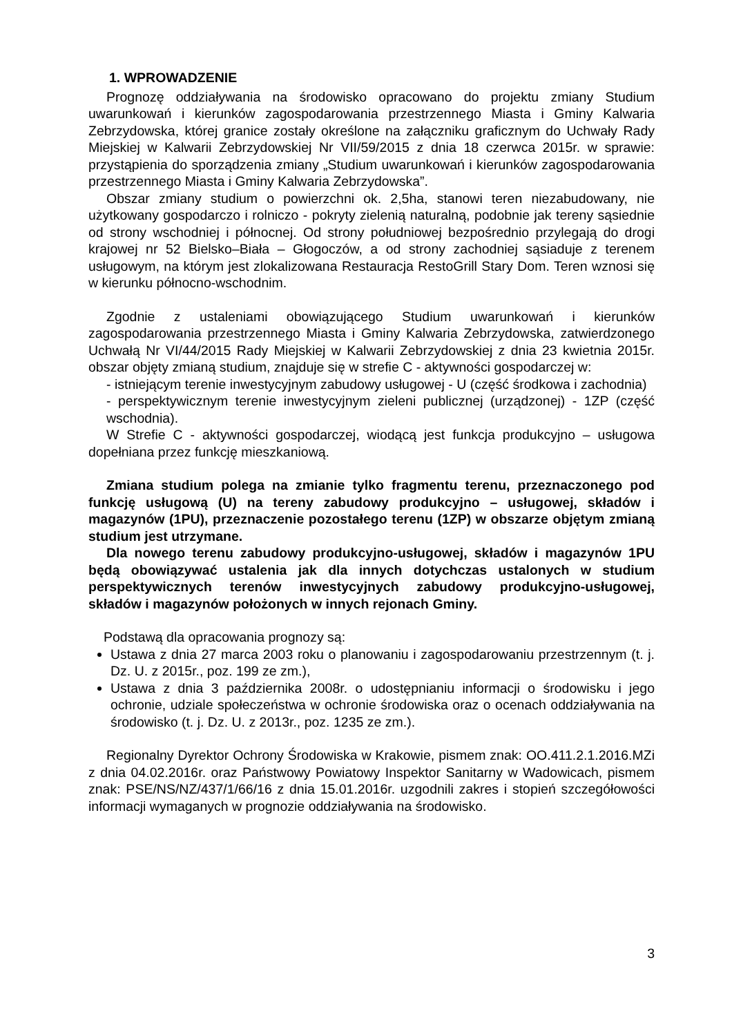1. WPROWADZENIE
Prognozę oddziaływania na środowisko opracowano do projektu zmiany Studium uwarunkowań i kierunków zagospodarowania przestrzennego Miasta i Gminy Kalwaria Zebrzydowska, której granice zostały określone na załączniku graficznym do Uchwały Rady Miejskiej w Kalwarii Zebrzydowskiej Nr VII/59/2015 z dnia 18 czerwca 2015r. w sprawie: przystąpienia do sporządzenia zmiany „Studium uwarunkowań i kierunków zagospodarowania przestrzennego Miasta i Gminy Kalwaria Zebrzydowska”.
Obszar zmiany studium o powierzchni ok. 2,5ha, stanowi teren niezabudowany, nie użytkowany gospodarczo i rolniczo - pokryty zielenią naturalną, podobnie jak tereny sąsiednie od strony wschodniej i północnej. Od strony południowej bezpośrednio przylegają do drogi krajowej nr 52 Bielsko–Biała – Głogoczów, a od strony zachodniej sąsiaduje z terenem usługowym, na którym jest zlokalizowana Restauracja RestoGrill Stary Dom. Teren wznosi się w kierunku północno-wschodnim.
Zgodnie z ustaleniami obowiązującego Studium uwarunkowań i kierunków zagospodarowania przestrzennego Miasta i Gminy Kalwaria Zebrzydowska, zatwierdzonego Uchwałą Nr VI/44/2015 Rady Miejskiej w Kalwarii Zebrzydowskiej z dnia 23 kwietnia 2015r. obszar objęty zmianą studium, znajduje się w strefie C - aktywności gospodarczej w:
- istniejącym terenie inwestycyjnym zabudowy usługowej - U (część środkowa i zachodnia)
- perspektywicznym terenie inwestycyjnym zieleni publicznej (urządzonej) - 1ZP (część wschodnia).
W Strefie C - aktywności gospodarczej, wiodącą jest funkcja produkcyjno – usługowa dopełniana przez funkcję mieszkaniową.
Zmiana studium polega na zmianie tylko fragmentu terenu, przeznaczonego pod funkcję usługową (U) na tereny zabudowy produkcyjno – usługowej, składów i magazynów (1PU), przeznaczenie pozostałego terenu (1ZP) w obszarze objętym zmianą studium jest utrzymane.
Dla nowego terenu zabudowy produkcyjno-usługowej, składów i magazynów 1PU będą obowiązywać ustalenia jak dla innych dotychczas ustalonych w studium perspektywicznych terenów inwestycyjnych zabudowy produkcyjno-usługowej, składów i magazynów położonych w innych rejonach Gminy.
Podstawą dla opracowania prognozy są:
Ustawa z dnia 27 marca 2003 roku o planowaniu i zagospodarowaniu przestrzennym (t. j. Dz. U. z 2015r., poz. 199 ze zm.),
Ustawa z dnia 3 października 2008r. o udostępnianiu informacji o środowisku i jego ochronie, udziale społeczeństwa w ochronie środowiska oraz o ocenach oddziaływania na środowisko (t. j. Dz. U. z 2013r., poz. 1235 ze zm.).
Regionalny Dyrektor Ochrony Środowiska w Krakowie, pismem znak: OO.411.2.1.2016.MZi z dnia 04.02.2016r. oraz Państwowy Powiatowy Inspektor Sanitarny w Wadowicach, pismem znak: PSE/NS/NZ/437/1/66/16 z dnia 15.01.2016r. uzgodnili zakres i stopień szczegółowości informacji wymaganych w prognozie oddziaływania na środowisko.
3